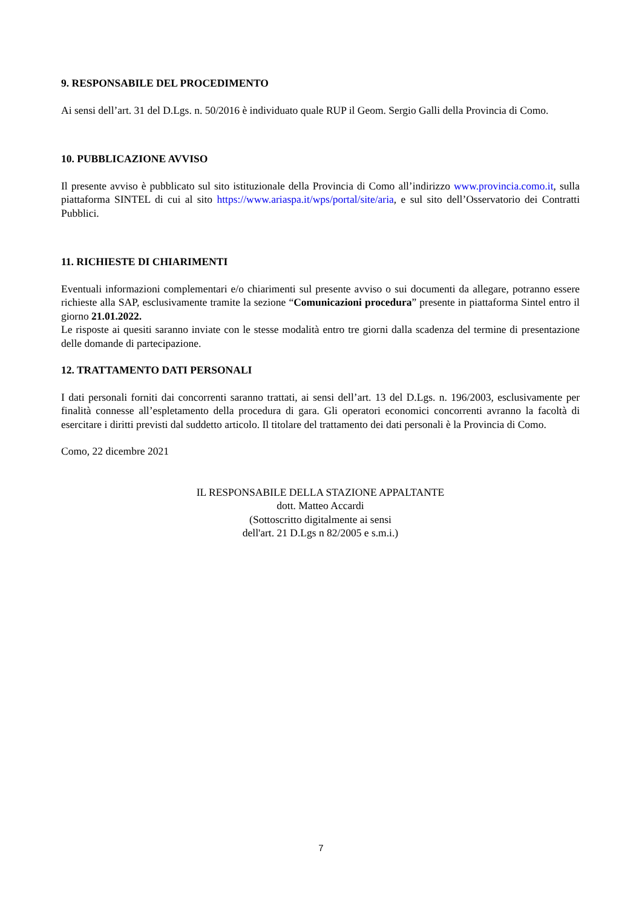9. RESPONSABILE DEL PROCEDIMENTO
Ai sensi dell’art. 31 del D.Lgs. n. 50/2016 è individuato quale RUP il Geom. Sergio Galli della Provincia di Como.
10. PUBBLICAZIONE AVVISO
Il presente avviso è pubblicato sul sito istituzionale della Provincia di Como all’indirizzo www.provincia.como.it, sulla piattaforma SINTEL di cui al sito https://www.ariaspa.it/wps/portal/site/aria, e sul sito dell’Osservatorio dei Contratti Pubblici.
11. RICHIESTE DI CHIARIMENTI
Eventuali informazioni complementari e/o chiarimenti sul presente avviso o sui documenti da allegare, potranno essere richieste alla SAP, esclusivamente tramite la sezione “Comunicazioni procedura” presente in piattaforma Sintel entro il giorno 21.01.2022.
Le risposte ai quesiti saranno inviate con le stesse modalità entro tre giorni dalla scadenza del termine di presentazione delle domande di partecipazione.
12. TRATTAMENTO DATI PERSONALI
I dati personali forniti dai concorrenti saranno trattati, ai sensi dell’art. 13 del D.Lgs. n. 196/2003, esclusivamente per finalità connesse all’espletamento della procedura di gara. Gli operatori economici concorrenti avranno la facoltà di esercitare i diritti previsti dal suddetto articolo. Il titolare del trattamento dei dati personali è la Provincia di Como.
Como, 22 dicembre 2021
IL RESPONSABILE DELLA STAZIONE APPALTANTE
dott. Matteo Accardi
(Sottoscritto digitalmente ai sensi
dell'art. 21 D.Lgs n 82/2005 e s.m.i.)
7